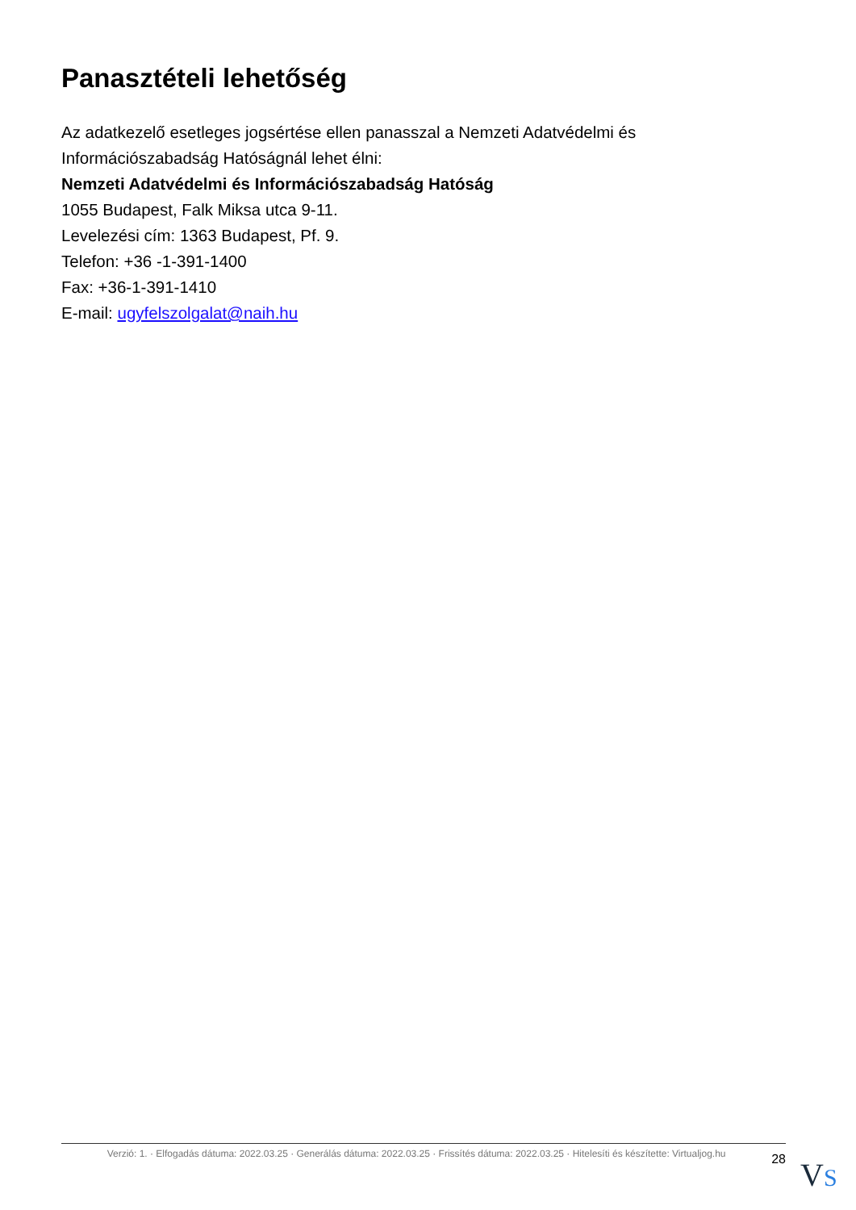Panasztételi lehetőség
Az adatkezelő esetleges jogsértése ellen panasszal a Nemzeti Adatvédelmi és Információszabadság Hatóságnál lehet élni:
Nemzeti Adatvédelmi és Információszabadság Hatóság
1055 Budapest, Falk Miksa utca 9-11.
Levelezési cím: 1363 Budapest, Pf. 9.
Telefon: +36 -1-391-1400
Fax: +36-1-391-1410
E-mail: ugyfelszolgalat@naih.hu
Verzió: 1. · Elfogadás dátuma: 2022.03.25 · Generálás dátuma: 2022.03.25 · Frissítés dátuma: 2022.03.25 · Hitelesíti és készítette: Virtualjog.hu
28
VS